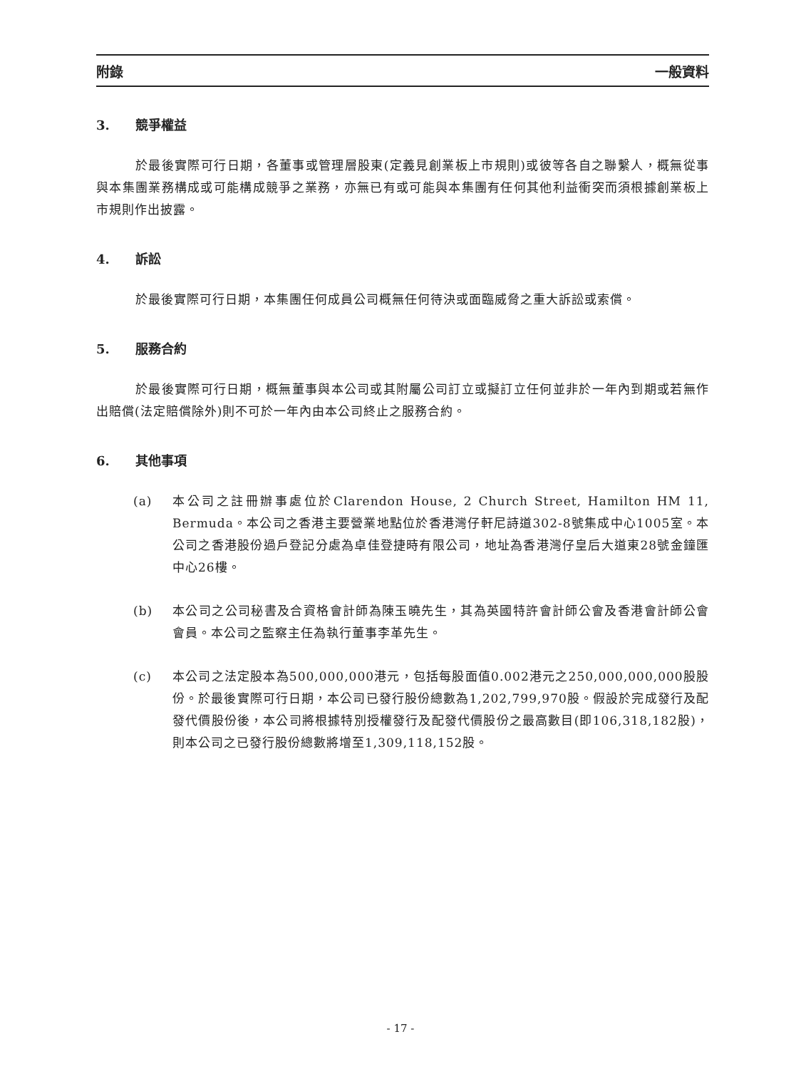附錄 一般資料
3. 競爭權益
於最後實際可行日期，各董事或管理層股東(定義見創業板上市規則)或彼等各自之聯繫人，概無從事與本集團業務構成或可能構成競爭之業務，亦無已有或可能與本集團有任何其他利益衝突而須根據創業板上市規則作出披露。
4. 訴訟
於最後實際可行日期，本集團任何成員公司概無任何待決或面臨威脅之重大訴訟或索償。
5. 服務合約
於最後實際可行日期，概無董事與本公司或其附屬公司訂立或擬訂立任何並非於一年內到期或若無作出賠償(法定賠償除外)則不可於一年內由本公司終止之服務合約。
6. 其他事項
(a) 本公司之註冊辦事處位於Clarendon House, 2 Church Street, Hamilton HM 11, Bermuda。本公司之香港主要營業地點位於香港灣仔軒尼詩道302-8號集成中心1005室。本公司之香港股份過戶登記分處為卓佳登捷時有限公司，地址為香港灣仔皇后大道東28號金鐘匯中心26樓。
(b) 本公司之公司秘書及合資格會計師為陳玉曉先生，其為英國特許會計師公會及香港會計師公會會員。本公司之監察主任為執行董事李革先生。
(c) 本公司之法定股本為500,000,000港元，包括每股面值0.002港元之250,000,000,000股股份。於最後實際可行日期，本公司已發行股份總數為1,202,799,970股。假設於完成發行及配發代價股份後，本公司將根據特別授權發行及配發代價股份之最高數目(即106,318,182股)，則本公司之已發行股份總數將增至1,309,118,152股。
- 17 -